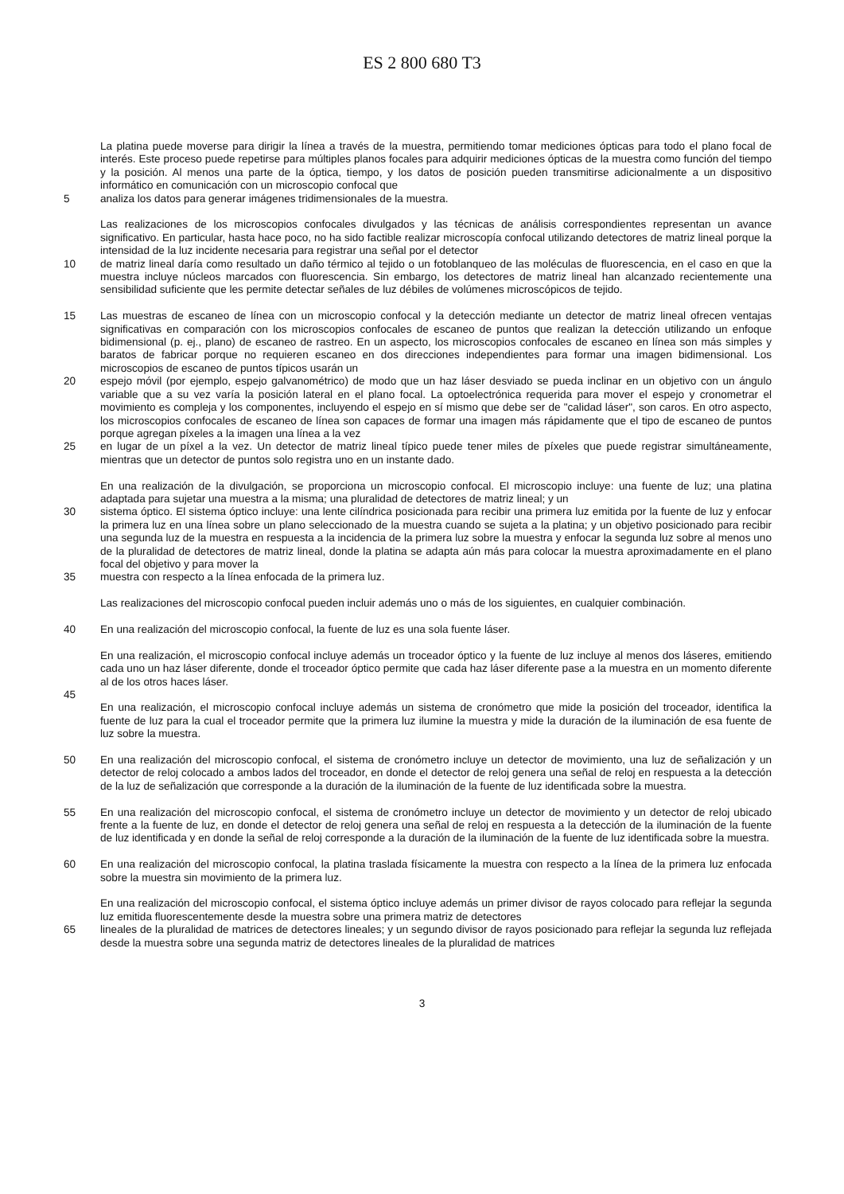ES 2 800 680 T3
La platina puede moverse para dirigir la línea a través de la muestra, permitiendo tomar mediciones ópticas para todo el plano focal de interés. Este proceso puede repetirse para múltiples planos focales para adquirir mediciones ópticas de la muestra como función del tiempo y la posición. Al menos una parte de la óptica, tiempo, y los datos de posición pueden transmitirse adicionalmente a un dispositivo informático en comunicación con un microscopio confocal que
5 analiza los datos para generar imágenes tridimensionales de la muestra.
Las realizaciones de los microscopios confocales divulgados y las técnicas de análisis correspondientes representan un avance significativo. En particular, hasta hace poco, no ha sido factible realizar microscopía confocal utilizando detectores de matriz lineal porque la intensidad de la luz incidente necesaria para registrar una señal por el detector
10 de matriz lineal daría como resultado un daño térmico al tejido o un fotoblanqueo de las moléculas de fluorescencia, en el caso en que la muestra incluye núcleos marcados con fluorescencia. Sin embargo, los detectores de matriz lineal han alcanzado recientemente una sensibilidad suficiente que les permite detectar señales de luz débiles de volúmenes microscópicos de tejido.
15 Las muestras de escaneo de línea con un microscopio confocal y la detección mediante un detector de matriz lineal ofrecen ventajas significativas en comparación con los microscopios confocales de escaneo de puntos que realizan la detección utilizando un enfoque bidimensional (p. ej., plano) de escaneo de rastreo. En un aspecto, los microscopios confocales de escaneo en línea son más simples y baratos de fabricar porque no requieren escaneo en dos direcciones independientes para formar una imagen bidimensional. Los microscopios de escaneo de puntos típicos usarán un
20 espejo móvil (por ejemplo, espejo galvanométrico) de modo que un haz láser desviado se pueda inclinar en un objetivo con un ángulo variable que a su vez varía la posición lateral en el plano focal. La optoelectrónica requerida para mover el espejo y cronometrar el movimiento es compleja y los componentes, incluyendo el espejo en sí mismo que debe ser de "calidad láser", son caros. En otro aspecto, los microscopios confocales de escaneo de línea son capaces de formar una imagen más rápidamente que el tipo de escaneo de puntos porque agregan píxeles a la imagen una línea a la vez
25 en lugar de un píxel a la vez. Un detector de matriz lineal típico puede tener miles de píxeles que puede registrar simultáneamente, mientras que un detector de puntos solo registra uno en un instante dado.
En una realización de la divulgación, se proporciona un microscopio confocal. El microscopio incluye: una fuente de luz; una platina adaptada para sujetar una muestra a la misma; una pluralidad de detectores de matriz lineal; y un
30 sistema óptico. El sistema óptico incluye: una lente cilíndrica posicionada para recibir una primera luz emitida por la fuente de luz y enfocar la primera luz en una línea sobre un plano seleccionado de la muestra cuando se sujeta a la platina; y un objetivo posicionado para recibir una segunda luz de la muestra en respuesta a la incidencia de la primera luz sobre la muestra y enfocar la segunda luz sobre al menos uno de la pluralidad de detectores de matriz lineal, donde la platina se adapta aún más para colocar la muestra aproximadamente en el plano focal del objetivo y para mover la
35 muestra con respecto a la línea enfocada de la primera luz.
Las realizaciones del microscopio confocal pueden incluir además uno o más de los siguientes, en cualquier combinación.
40 En una realización del microscopio confocal, la fuente de luz es una sola fuente láser.
En una realización, el microscopio confocal incluye además un troceador óptico y la fuente de luz incluye al menos dos láseres, emitiendo cada uno un haz láser diferente, donde el troceador óptico permite que cada haz láser diferente pase a la muestra en un momento diferente al de los otros haces láser.
45
En una realización, el microscopio confocal incluye además un sistema de cronómetro que mide la posición del troceador, identifica la fuente de luz para la cual el troceador permite que la primera luz ilumine la muestra y mide la duración de la iluminación de esa fuente de luz sobre la muestra.
50 En una realización del microscopio confocal, el sistema de cronómetro incluye un detector de movimiento, una luz de señalización y un detector de reloj colocado a ambos lados del troceador, en donde el detector de reloj genera una señal de reloj en respuesta a la detección de la luz de señalización que corresponde a la duración de la iluminación de la fuente de luz identificada sobre la muestra.
55 En una realización del microscopio confocal, el sistema de cronómetro incluye un detector de movimiento y un detector de reloj ubicado frente a la fuente de luz, en donde el detector de reloj genera una señal de reloj en respuesta a la detección de la iluminación de la fuente de luz identificada y en donde la señal de reloj corresponde a la duración de la iluminación de la fuente de luz identificada sobre la muestra.
60 En una realización del microscopio confocal, la platina traslada físicamente la muestra con respecto a la línea de la primera luz enfocada sobre la muestra sin movimiento de la primera luz.
En una realización del microscopio confocal, el sistema óptico incluye además un primer divisor de rayos colocado para reflejar la segunda luz emitida fluorescentemente desde la muestra sobre una primera matriz de detectores
65 lineales de la pluralidad de matrices de detectores lineales; y un segundo divisor de rayos posicionado para reflejar la segunda luz reflejada desde la muestra sobre una segunda matriz de detectores lineales de la pluralidad de matrices
3